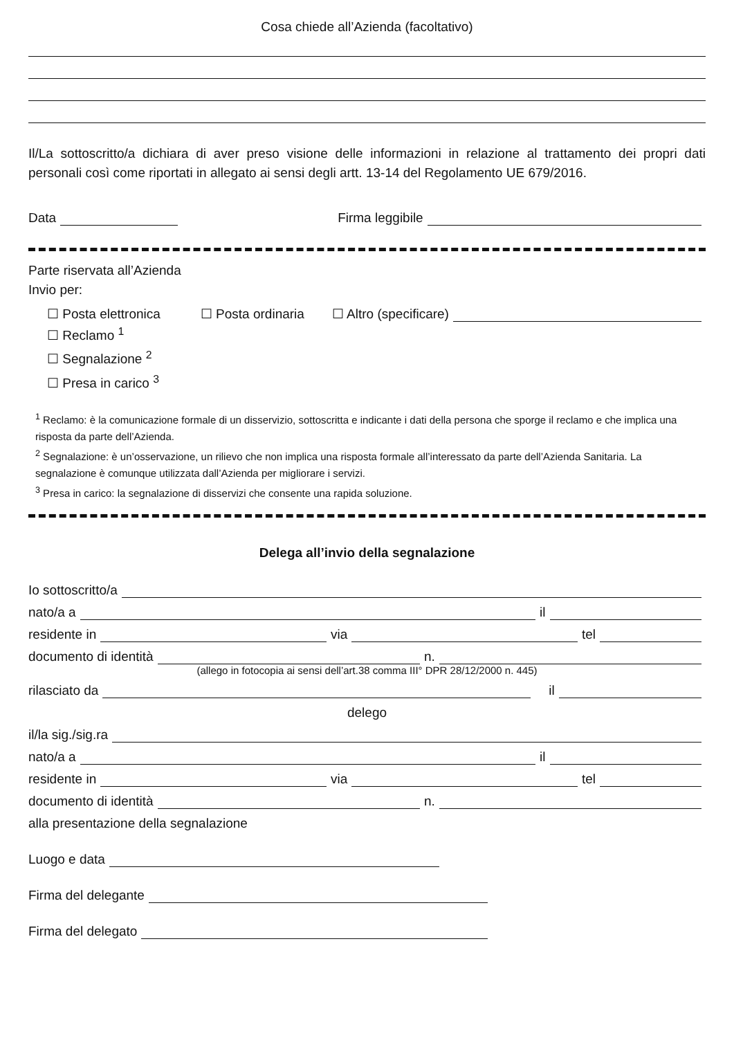Cosa chiede all’Azienda (facoltativo)
Il/La sottoscritto/a dichiara di aver preso visione delle informazioni in relazione al trattamento dei propri dati personali così come riportati in allegato ai sensi degli artt. 13-14 del Regolamento UE 679/2016.
Data Firma leggibile
Parte riservata all’Azienda
Invio per:
☐ Posta elettronica ☐ Posta ordinaria ☐ Altro (specificare)
☐ Reclamo <sup>1</sup>
☐ Segnalazione <sup>2</sup>
☐ Presa in carico <sup>3</sup>
<sup>1</sup> Reclamo: è la comunicazione formale di un disservizio, sottoscritta e indicante i dati della persona che sporge il reclamo e che implica una risposta da parte dell’Azienda.
<sup>2</sup> Segnalazione: è un’osservazione, un rilievo che non implica una risposta formale all’interessato da parte dell’Azienda Sanitaria. La segnalazione è comunque utilizzata dall’Azienda per migliorare i servizi.
<sup>3</sup> Presa in carico: la segnalazione di disservizi che consente una rapida soluzione.
Delega all’invio della segnalazione
Io sottoscritto/a
nato/a a il
residente in via tel
documento di identità n.
(allego in fotocopia ai sensi dell’art.38 comma III° DPR 28/12/2000 n. 445)
rilasciato da il
delego
il/la sig./sig.ra
nato/a a il
residente in via tel
documento di identità n.
alla presentazione della segnalazione
Luogo e data
Firma del delegante
Firma del delegato